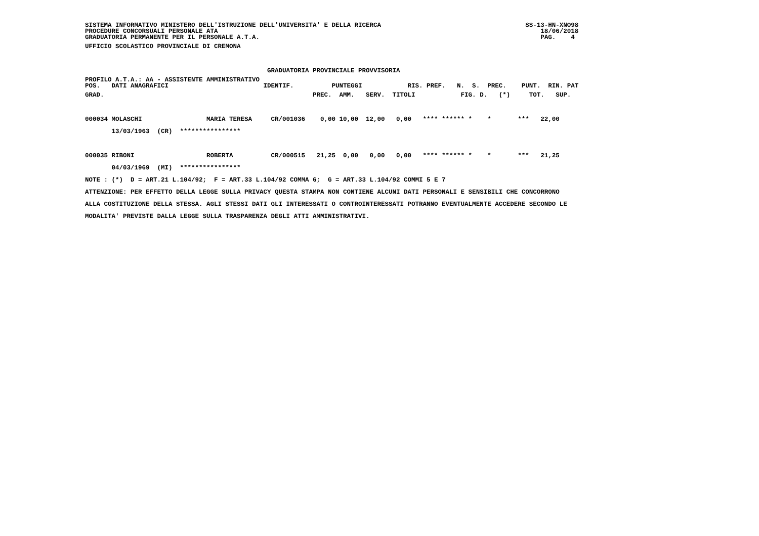SISTEMA INFORMATIVO MINISTERO DELL'ISTRUZIONE DELL'UNIVERSITA' E DELLA RICERCA                                      SS-13-HN-XNO98
PROCEDURE CONCORSUALI PERSONALE ATA                                                                                     18/06/2018
GRADUATORIA PERMANENTE PER IL PERSONALE A.T.A.                                                                          PAG.    4
UFFICIO SCOLASTICO PROVINCIALE DI CREMONA

                                                GRADUATORIA PROVINCIALE PROVVISORIA
PROFILO A.T.A.: AA - ASSISTENTE AMMINISTRATIVO
POS.   DATI ANAGRAFICI                         IDENTIF.          PUNTEGGI            RIS. PREF.   N.  S.  PREC.    PUNT.  RIN. PAT
GRAD.                                                       PREC.  AMM.   SERV.  TITOLI            FIG. D.   (*)     TOT.   SUP.

000034 MOLASCHI                 MARIA TERESA     CR/001036    0,00 10,00  12,00   0,00   **** ****** *    *       ***   22,00
       13/03/1963  (CR)  ****************

000035 RIBONI                   ROBERTA          CR/000515   21,25  0,00   0,00   0,00   **** ****** *    *       ***   21,25
       04/03/1969  (MI)  ****************
NOTE : (*)  D = ART.21 L.104/92;  F = ART.33 L.104/92 COMMA 6;  G = ART.33 L.104/92 COMMI 5 E 7
ATTENZIONE: PER EFFETTO DELLA LEGGE SULLA PRIVACY QUESTA STAMPA NON CONTIENE ALCUNI DATI PERSONALI E SENSIBILI CHE CONCORRONO
ALLA COSTITUZIONE DELLA STESSA. AGLI STESSI DATI GLI INTERESSATI O CONTROINTERESSATI POTRANNO EVENTUALMENTE ACCEDERE SECONDO LE
MODALITA' PREVISTE DALLA LEGGE SULLA TRASPARENZA DEGLI ATTI AMMINISTRATIVI.